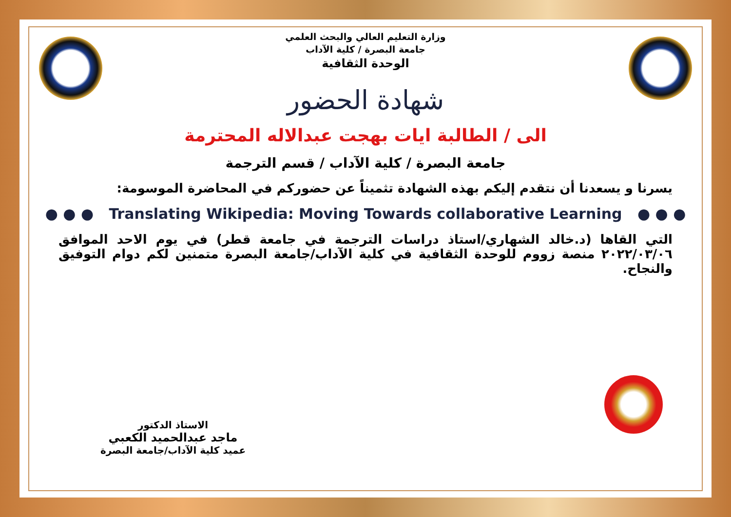وزارة التعليم العالي والبحث العلمي
جامعة البصرة / كلية الآداب
الوحدة الثقافية
شهادة الحضور
الى / الطالبة ايات بهجت عبدالاله المحترمة
جامعة البصرة / كلية الآداب / قسم الترجمة
يسرنا و يسعدنا أن نتقدم إليكم بهذه الشهادة تثميناً عن حضوركم في المحاضرة الموسومة:
● ● ● Translating Wikipedia: Moving Towards collaborative Learning ● ● ●
التي القاها (د.خالد الشهاري/استاذ دراسات الترجمة في جامعة قطر) في يوم الاحد الموافق ٢٠٢٢/٠٣/٠٦ منصة زووم للوحدة الثقافية في كلية الآداب/جامعة البصرة متمنين لكم دوام التوفيق والنجاح.
الاستاذ الدكتور
ماجد عبدالحميد الكعبي
عميد كلية الآداب/جامعة البصرة